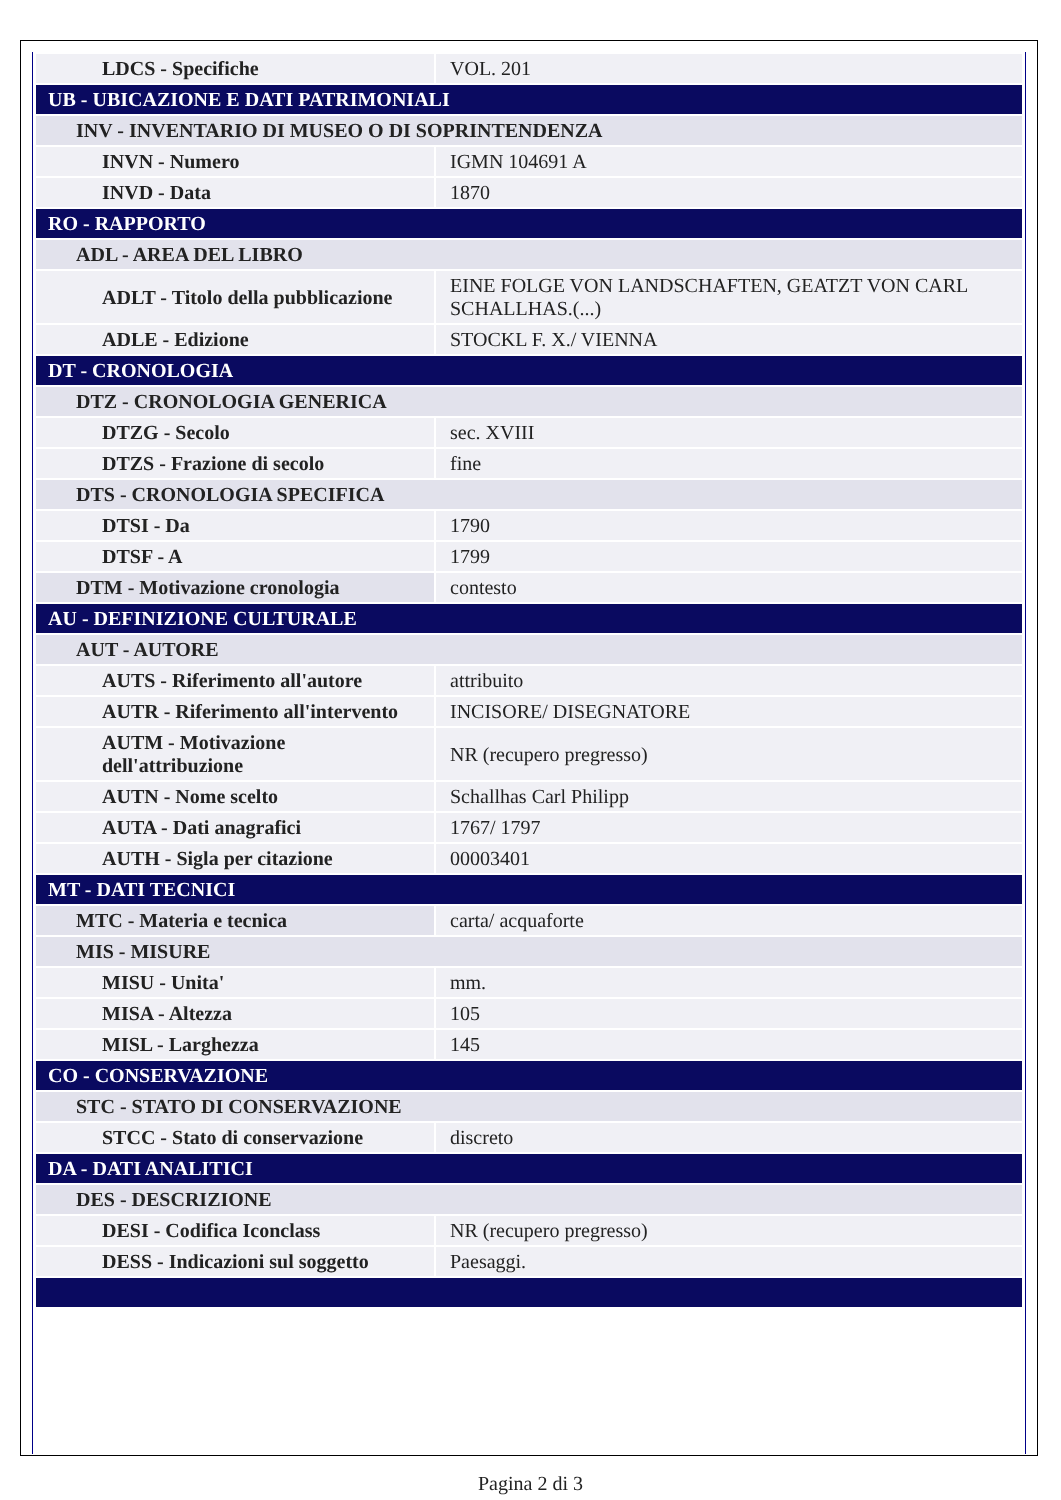| LDCS - Specifiche | VOL. 201 |
| UB - UBICAZIONE E DATI PATRIMONIALI | |
| INV - INVENTARIO DI MUSEO O DI SOPRINTENDENZA | |
| INVN - Numero | IGMN 104691 A |
| INVD - Data | 1870 |
| RO - RAPPORTO | |
| ADL - AREA DEL LIBRO | |
| ADLT - Titolo della pubblicazione | EINE FOLGE VON LANDSCHAFTEN, GEATZT VON CARL SCHALLHAS.(...) |
| ADLE - Edizione | STOCKL F. X./ VIENNA |
| DT - CRONOLOGIA | |
| DTZ - CRONOLOGIA GENERICA | |
| DTZG - Secolo | sec. XVIII |
| DTZS - Frazione di secolo | fine |
| DTS - CRONOLOGIA SPECIFICA | |
| DTSI - Da | 1790 |
| DTSF - A | 1799 |
| DTM - Motivazione cronologia | contesto |
| AU - DEFINIZIONE CULTURALE | |
| AUT - AUTORE | |
| AUTS - Riferimento all'autore | attribuito |
| AUTR - Riferimento all'intervento | INCISORE/ DISEGNATORE |
| AUTM - Motivazione dell'attribuzione | NR (recupero pregresso) |
| AUTN - Nome scelto | Schallhas Carl Philipp |
| AUTA - Dati anagrafici | 1767/ 1797 |
| AUTH - Sigla per citazione | 00003401 |
| MT - DATI TECNICI | |
| MTC - Materia e tecnica | carta/ acquaforte |
| MIS - MISURE | |
| MISU - Unita' | mm. |
| MISA - Altezza | 105 |
| MISL - Larghezza | 145 |
| CO - CONSERVAZIONE | |
| STC - STATO DI CONSERVAZIONE | |
| STCC - Stato di conservazione | discreto |
| DA - DATI ANALITICI | |
| DES - DESCRIZIONE | |
| DESI - Codifica Iconclass | NR (recupero pregresso) |
| DESS - Indicazioni sul soggetto | Paesaggi. |
Pagina 2 di 3